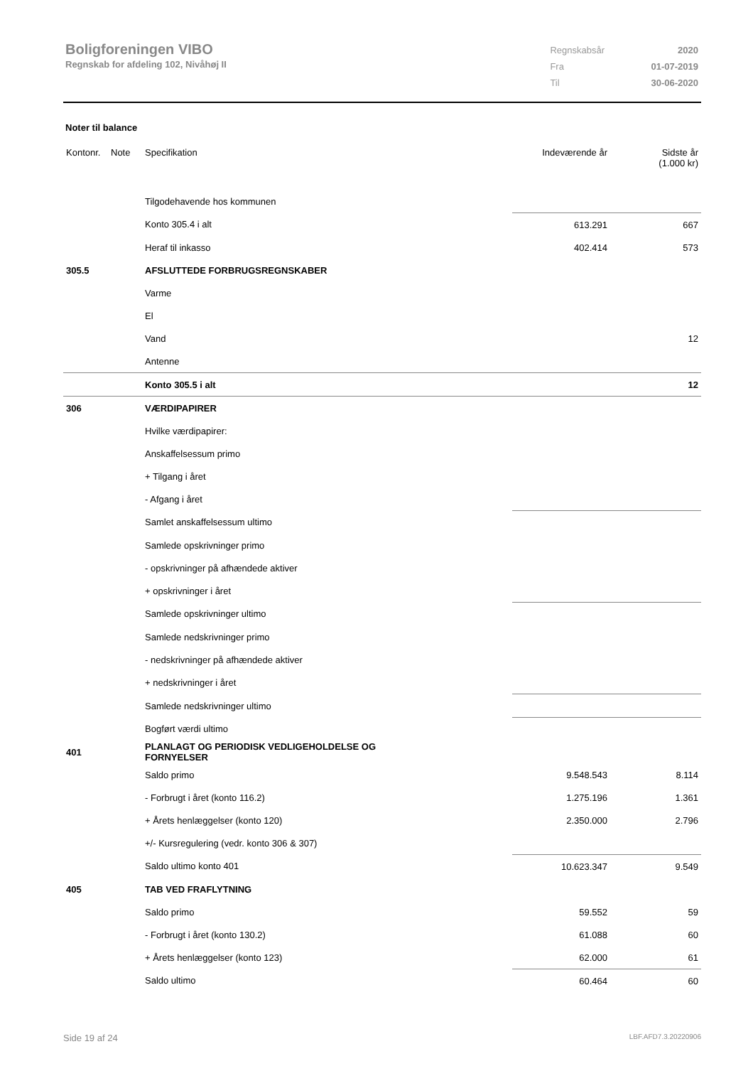Boligforeningen VIBO
Regnskab for afdeling 102, Nivåhøj II
| Regnskabsår | 2020 |
| Fra | 01-07-2019 |
| Til | 30-06-2020 |
Noter til balance
| Kontonr. | Note | Specifikation | Indeværende år | Sidste år (1.000 kr) |
| | | Tilgodehavende hos kommunen | | |
| | | Konto 305.4 i alt | 613.291 | 667 |
| | | Heraf til inkasso | 402.414 | 573 |
| 305.5 | | AFSLUTTEDE FORBRUGSREGNSKABER | | |
| | | Varme | | |
| | | El | | |
| | | Vand | | 12 |
| | | Antenne | | |
| | | Konto 305.5 i alt | | 12 |
| 306 | | VÆRDIPAPIRER | | |
| | | Hvilke værdipapirer: | | |
| | | Anskaffelsessum primo | | |
| | | + Tilgang i året | | |
| | | - Afgang i året | | |
| | | Samlet anskaffelsessum ultimo | | |
| | | Samlede opskrivninger primo | | |
| | | - opskrivninger på afhændede aktiver | | |
| | | + opskrivninger i året | | |
| | | Samlede opskrivninger ultimo | | |
| | | Samlede nedskrivninger primo | | |
| | | - nedskrivninger på afhændede aktiver | | |
| | | + nedskrivninger i året | | |
| | | Samlede nedskrivninger ultimo | | |
| | | Bogført værdi ultimo | | |
| 401 | | PLANLAGT OG PERIODISK VEDLIGEHOLDELSE OG FORNYELSER | | |
| | | Saldo primo | 9.548.543 | 8.114 |
| | | - Forbrugt i året (konto 116.2) | 1.275.196 | 1.361 |
| | | + Årets henlæggelser (konto 120) | 2.350.000 | 2.796 |
| | | +/- Kursregulering (vedr. konto 306 & 307) | | |
| | | Saldo ultimo konto 401 | 10.623.347 | 9.549 |
| 405 | | TAB VED FRAFLYTNING | | |
| | | Saldo primo | 59.552 | 59 |
| | | - Forbrugt i året (konto 130.2) | 61.088 | 60 |
| | | + Årets henlæggelser (konto 123) | 62.000 | 61 |
| | | Saldo ultimo | 60.464 | 60 |
Side 19 af 24 LBF.AFD7.3.20220906